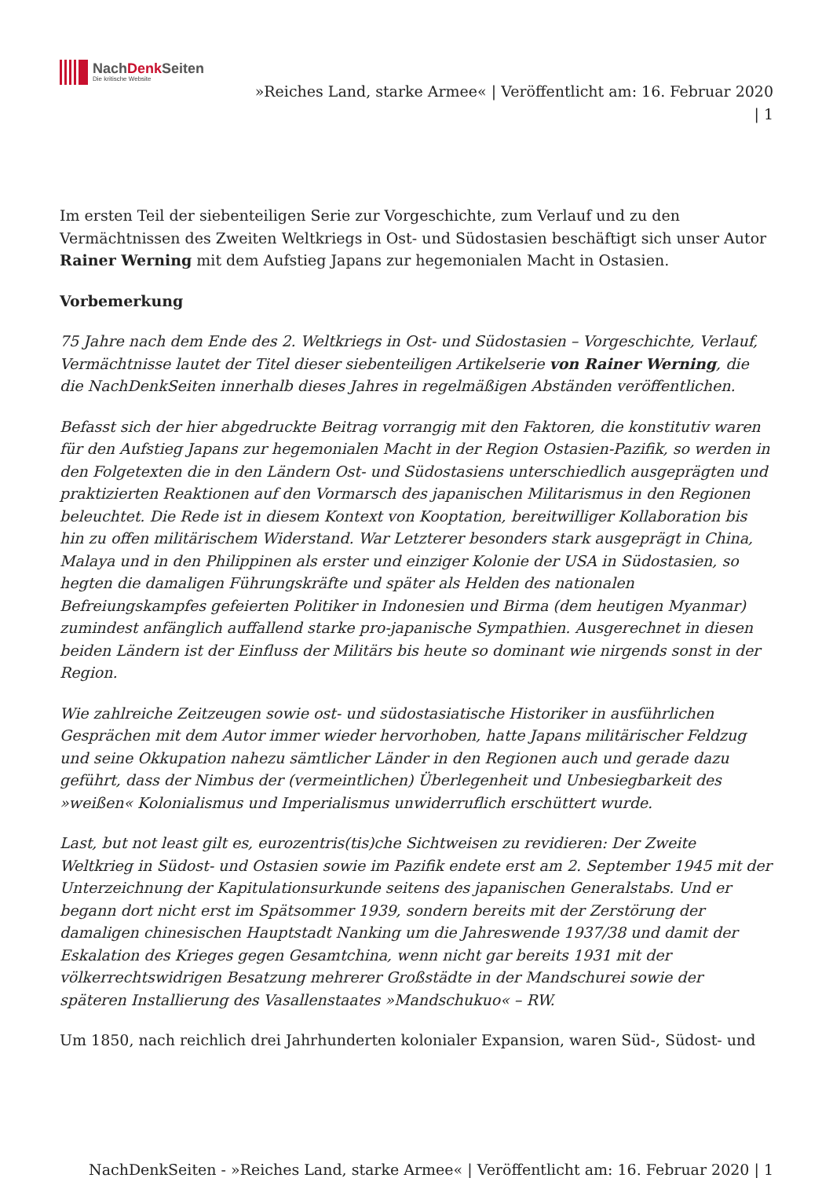NachDenk Seiten
Die kritische Website
»Reiches Land, starke Armee« | Veröffentlicht am: 16. Februar 2020
| 1
Im ersten Teil der siebenteiligen Serie zur Vorgeschichte, zum Verlauf und zu den Vermächtnissen des Zweiten Weltkriegs in Ost- und Südostasien beschäftigt sich unser Autor Rainer Werning mit dem Aufstieg Japans zur hegemonialen Macht in Ostasien.
Vorbemerkung
75 Jahre nach dem Ende des 2. Weltkriegs in Ost- und Südostasien – Vorgeschichte, Verlauf, Vermächtnisse lautet der Titel dieser siebenteiligen Artikelserie von Rainer Werning, die die NachDenkSeiten innerhalb dieses Jahres in regelmäßigen Abständen veröffentlichen.
Befasst sich der hier abgedruckte Beitrag vorrangig mit den Faktoren, die konstitutiv waren für den Aufstieg Japans zur hegemonialen Macht in der Region Ostasien-Pazifik, so werden in den Folgetexten die in den Ländern Ost- und Südostasiens unterschiedlich ausgeprägten und praktizierten Reaktionen auf den Vormarsch des japanischen Militarismus in den Regionen beleuchtet. Die Rede ist in diesem Kontext von Kooptation, bereitwilliger Kollaboration bis hin zu offen militärischem Widerstand. War Letzterer besonders stark ausgeprägt in China, Malaya und in den Philippinen als erster und einziger Kolonie der USA in Südostasien, so hegten die damaligen Führungskräfte und später als Helden des nationalen Befreiungskampfes gefeierten Politiker in Indonesien und Birma (dem heutigen Myanmar) zumindest anfänglich auffallend starke pro-japanische Sympathien. Ausgerechnet in diesen beiden Ländern ist der Einfluss der Militärs bis heute so dominant wie nirgends sonst in der Region.
Wie zahlreiche Zeitzeugen sowie ost- und südostasiatische Historiker in ausführlichen Gesprächen mit dem Autor immer wieder hervorhoben, hatte Japans militärischer Feldzug und seine Okkupation nahezu sämtlicher Länder in den Regionen auch und gerade dazu geführt, dass der Nimbus der (vermeintlichen) Überlegenheit und Unbesiegbarkeit des »weißen« Kolonialismus und Imperialismus unwiderruflich erschüttert wurde.
Last, but not least gilt es, eurozentris(tis)che Sichtweisen zu revidieren: Der Zweite Weltkrieg in Südost- und Ostasien sowie im Pazifik endete erst am 2. September 1945 mit der Unterzeichnung der Kapitulationsurkunde seitens des japanischen Generalstabs. Und er begann dort nicht erst im Spätsommer 1939, sondern bereits mit der Zerstörung der damaligen chinesischen Hauptstadt Nanking um die Jahreswende 1937/38 und damit der Eskalation des Krieges gegen Gesamtchina, wenn nicht gar bereits 1931 mit der völkerrechtswidrigen Besatzung mehrerer Großstädte in der Mandschurei sowie der späteren Installierung des Vasallenstaates »Mandschukuo« – RW.
Um 1850, nach reichlich drei Jahrhunderten kolonialer Expansion, waren Süd-, Südost- und
NachDenkSeiten - »Reiches Land, starke Armee« | Veröffentlicht am: 16. Februar 2020 | 1